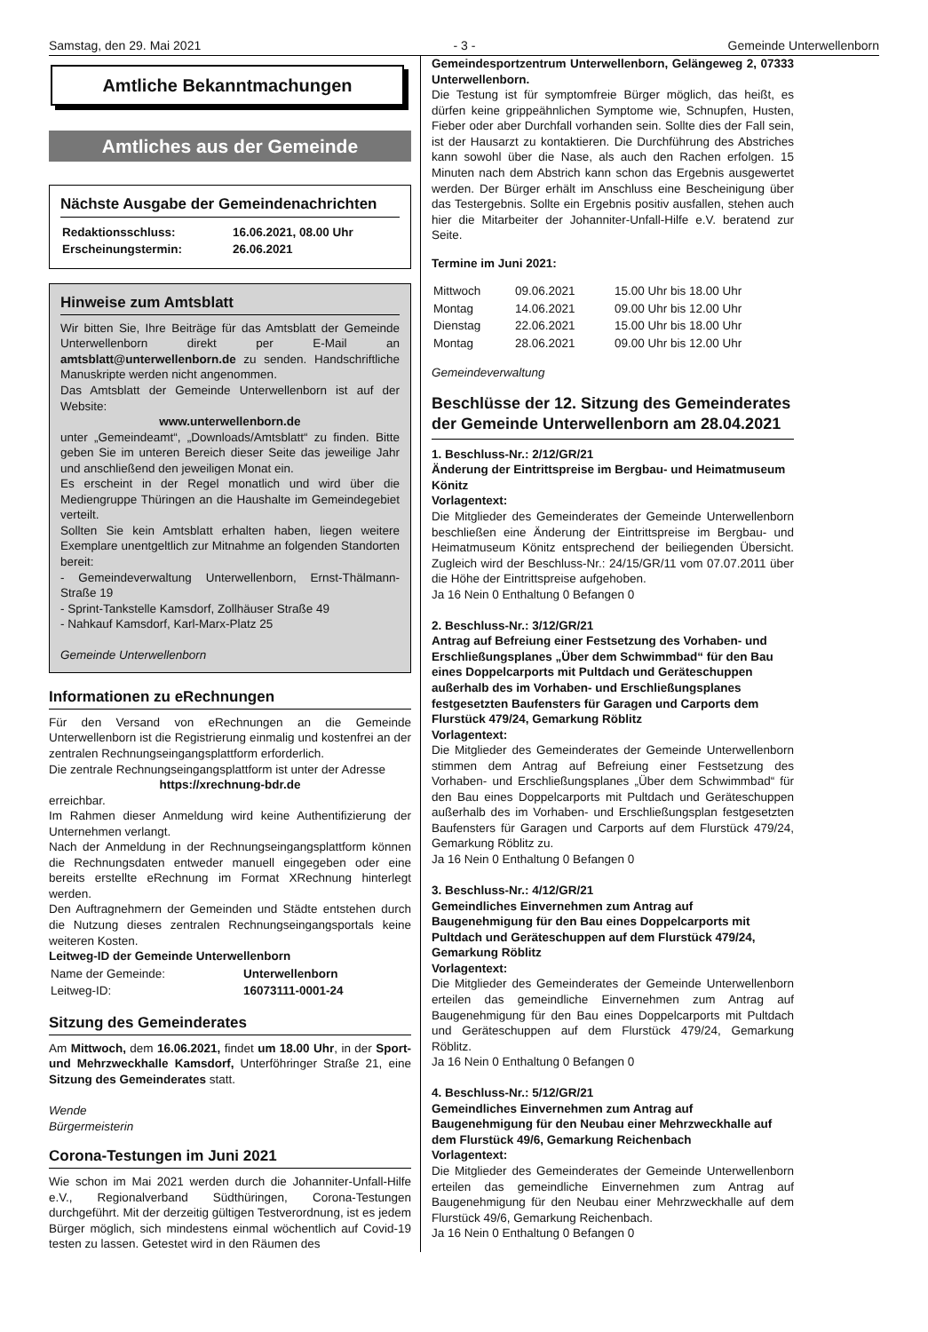Samstag, den 29. Mai 2021 - 3 - Gemeinde Unterwellenborn
Amtliche Bekanntmachungen
Amtliches aus der Gemeinde
Nächste Ausgabe der Gemeindenachrichten
| Redaktionsschluss: | 16.06.2021, 08.00 Uhr |
| Erscheinungstermin: | 26.06.2021 |
Hinweise zum Amtsblatt
Wir bitten Sie, Ihre Beiträge für das Amtsblatt der Gemeinde Unterwellenborn direkt per E-Mail an amtsblatt@unterwellenborn.de zu senden. Handschriftliche Manuskripte werden nicht angenommen.
Das Amtsblatt der Gemeinde Unterwellenborn ist auf der Website:
www.unterwellenborn.de
unter „Gemeindeamt“, „Downloads/Amtsblatt“ zu finden. Bitte geben Sie im unteren Bereich dieser Seite das jeweilige Jahr und anschließend den jeweiligen Monat ein.
Es erscheint in der Regel monatlich und wird über die Mediengruppe Thüringen an die Haushalte im Gemeindegebiet verteilt.
Sollten Sie kein Amtsblatt erhalten haben, liegen weitere Exemplare unentgeltlich zur Mitnahme an folgenden Standorten bereit:
- Gemeindeverwaltung Unterwellenborn, Ernst-Thälmann-Straße 19
- Sprint-Tankstelle Kamsdorf, Zollhäuser Straße 49
- Nahkauf Kamsdorf, Karl-Marx-Platz 25
Gemeinde Unterwellenborn
Informationen zu eRechnungen
Für den Versand von eRechnungen an die Gemeinde Unterwellenborn ist die Registrierung einmalig und kostenfrei an der zentralen Rechnungseingangsplattform erforderlich.
Die zentrale Rechnungseingangsplattform ist unter der Adresse
https://xrechnung-bdr.de
erreichbar.
Im Rahmen dieser Anmeldung wird keine Authentifizierung der Unternehmen verlangt.
Nach der Anmeldung in der Rechnungseingangsplattform können die Rechnungsdaten entweder manuell eingegeben oder eine bereits erstellte eRechnung im Format XRechnung hinterlegt werden.
Den Auftragnehmern der Gemeinden und Städte entstehen durch die Nutzung dieses zentralen Rechnungseingangsportals keine weiteren Kosten.
Leitweg-ID der Gemeinde Unterwellenborn
| Name der Gemeinde: | Unterwellenborn |
| Leitweg-ID: | 16073111-0001-24 |
Sitzung des Gemeinderates
Am Mittwoch, dem 16.06.2021, findet um 18.00 Uhr, in der Sport- und Mehrzweckhalle Kamsdorf, Unterföhringer Straße 21, eine Sitzung des Gemeinderates statt.
Wende
Bürgermeisterin
Corona-Testungen im Juni 2021
Wie schon im Mai 2021 werden durch die Johanniter-Unfall-Hilfe e.V., Regionalverband Südthüringen, Corona-Testungen durchgeführt. Mit der derzeitig gültigen Testverordnung, ist es jedem Bürger möglich, sich mindestens einmal wöchentlich auf Covid-19 testen zu lassen. Getestet wird in den Räumen des
Gemeindesportzentrum Unterwellenborn, Gelängeweg 2, 07333 Unterwellenborn.
Die Testung ist für symptomfreie Bürger möglich, das heißt, es dürfen keine grippeähnlichen Symptome wie, Schnupfen, Husten, Fieber oder aber Durchfall vorhanden sein. Sollte dies der Fall sein, ist der Hausarzt zu kontaktieren. Die Durchführung des Abstriches kann sowohl über die Nase, als auch den Rachen erfolgen. 15 Minuten nach dem Abstrich kann schon das Ergebnis ausgewertet werden. Der Bürger erhält im Anschluss eine Bescheinigung über das Testergebnis. Sollte ein Ergebnis positiv ausfallen, stehen auch hier die Mitarbeiter der Johanniter-Unfall-Hilfe e.V. beratend zur Seite.
Termine im Juni 2021:
| Mittwoch | 09.06.2021 | 15.00 Uhr bis 18.00 Uhr |
| Montag | 14.06.2021 | 09.00 Uhr bis 12.00 Uhr |
| Dienstag | 22.06.2021 | 15.00 Uhr bis 18.00 Uhr |
| Montag | 28.06.2021 | 09.00 Uhr bis 12.00 Uhr |
Gemeindeverwaltung
Beschlüsse der 12. Sitzung des Gemeinderates der Gemeinde Unterwellenborn am 28.04.2021
1. Beschluss-Nr.: 2/12/GR/21
Änderung der Eintrittspreise im Bergbau- und Heimatmuseum Könitz
Vorlagentext:
Die Mitglieder des Gemeinderates der Gemeinde Unterwellenborn beschließen eine Änderung der Eintrittspreise im Bergbau- und Heimatmuseum Könitz entsprechend der beiliegenden Übersicht. Zugleich wird der Beschluss-Nr.: 24/15/GR/11 vom 07.07.2011 über die Höhe der Eintrittspreise aufgehoben.
Ja 16 Nein 0 Enthaltung 0 Befangen 0
2. Beschluss-Nr.: 3/12/GR/21
Antrag auf Befreiung einer Festsetzung des Vorhaben- und Erschließungsplanes „Über dem Schwimmbad“ für den Bau eines Doppelcarports mit Pultdach und Geräteschuppen außerhalb des im Vorhaben- und Erschließungsplanes festgesetzten Baufensters für Garagen und Carports dem Flurstück 479/24, Gemarkung Röblitz
Vorlagentext:
Die Mitglieder des Gemeinderates der Gemeinde Unterwellenborn stimmen dem Antrag auf Befreiung einer Festsetzung des Vorhaben- und Erschließungsplanes „Über dem Schwimmbad“ für den Bau eines Doppelcarports mit Pultdach und Geräteschuppen außerhalb des im Vorhaben- und Erschließungsplan festgesetzten Baufensters für Garagen und Carports auf dem Flurstück 479/24, Gemarkung Röblitz zu.
Ja 16 Nein 0 Enthaltung 0 Befangen 0
3. Beschluss-Nr.: 4/12/GR/21
Gemeindliches Einvernehmen zum Antrag auf Baugenehmigung für den Bau eines Doppelcarports mit Pultdach und Geräteschuppen auf dem Flurstück 479/24, Gemarkung Röblitz
Vorlagentext:
Die Mitglieder des Gemeinderates der Gemeinde Unterwellenborn erteilen das gemeindliche Einvernehmen zum Antrag auf Baugenehmigung für den Bau eines Doppelcarports mit Pultdach und Geräteschuppen auf dem Flurstück 479/24, Gemarkung Röblitz.
Ja 16 Nein 0 Enthaltung 0 Befangen 0
4. Beschluss-Nr.: 5/12/GR/21
Gemeindliches Einvernehmen zum Antrag auf Baugenehmigung für den Neubau einer Mehrzweckhalle auf dem Flurstück 49/6, Gemarkung Reichenbach
Vorlagentext:
Die Mitglieder des Gemeinderates der Gemeinde Unterwellenborn erteilen das gemeindliche Einvernehmen zum Antrag auf Baugenehmigung für den Neubau einer Mehrzweckhalle auf dem Flurstück 49/6, Gemarkung Reichenbach.
Ja 16 Nein 0 Enthaltung 0 Befangen 0